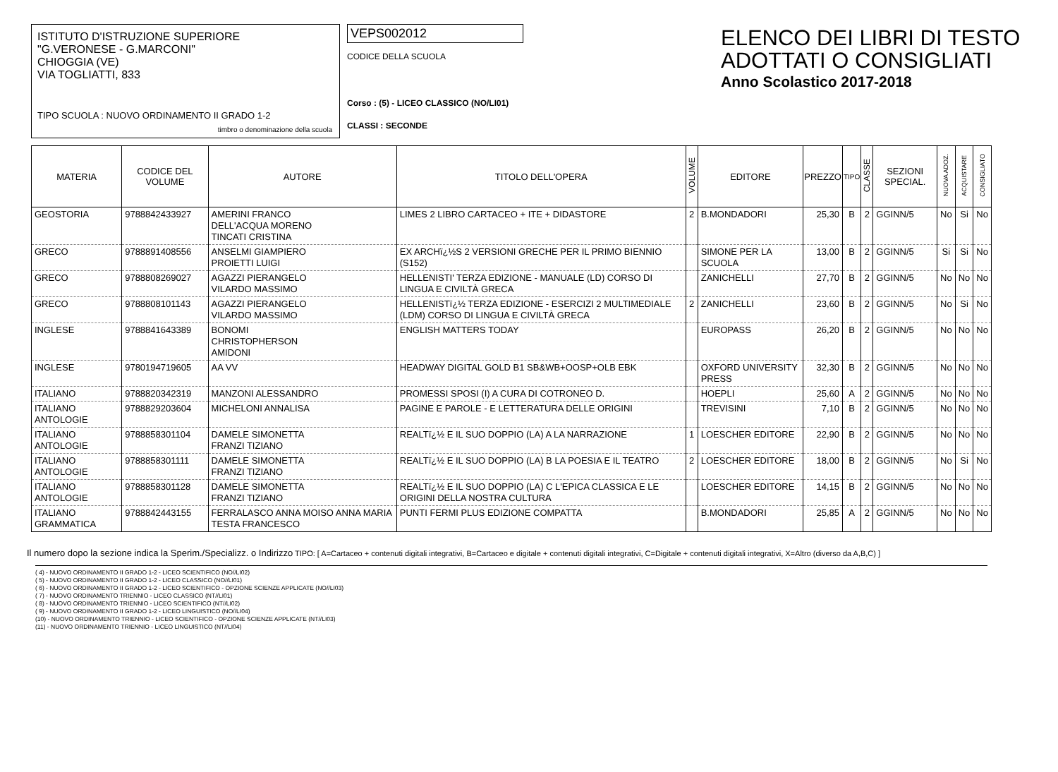ISTITUTO D'ISTRUZIONE SUPERIORE
"G.VERONESE - G.MARCONI"
CHIOGGIA (VE)
VIA TOGLIATTI, 833
TIPO SCUOLA : NUOVO ORDINAMENTO II GRADO 1-2
timbro o denominazione della scuola
VEPS002012
CODICE DELLA SCUOLA
Corso : (5) - LICEO CLASSICO (NO/LI01)
CLASSI : SECONDE
ELENCO DEI LIBRI DI TESTO
ADOTTATI O CONSIGLIATI
Anno Scolastico 2017-2018
| MATERIA | CODICE DEL VOLUME | AUTORE | TITOLO DELL'OPERA | VOLUME | EDITORE | PREZZO | TIPO | CLASSE | SEZIONI SPECIAL. | NUOVA ADOZ. | ACQUISTARE | CONSIGLIATO |
| --- | --- | --- | --- | --- | --- | --- | --- | --- | --- | --- | --- | --- |
| GEOSTORIA | 9788842433927 | AMERINI FRANCO DELL'ACQUA MORENO TINCATI CRISTINA | LIMES 2 LIBRO CARTACEO + ITE + DIDASTORE | 2 | B.MONDADORI | 25,30 | B | 2 | GGINN/5 | No | Si | No |
| GRECO | 9788891408556 | ANSELMI GIAMPIERO PROIETTI LUIGI | EX ARCHï¿½S 2 VERSIONI GRECHE PER IL PRIMO BIENNIO (S152) | | SIMONE PER LA SCUOLA | 13,00 | B | 2 | GGINN/5 | Si | Si | No |
| GRECO | 9788808269027 | AGAZZI PIERANGELO VILARDO MASSIMO | HELLENISTI' TERZA EDIZIONE - MANUALE (LD) CORSO DI LINGUA E CIVILTÀ GRECA | | ZANICHELLI | 27,70 | B | 2 | GGINN/5 | No | No | No |
| GRECO | 9788808101143 | AGAZZI PIERANGELO VILARDO MASSIMO | HELLENISTï¿½ TERZA EDIZIONE - ESERCIZI 2 MULTIMEDIALE (LDM) CORSO DI LINGUA E CIVILTÀ GRECA | 2 | ZANICHELLI | 23,60 | B | 2 | GGINN/5 | No | Si | No |
| INGLESE | 9788841643389 | BONOMI CHRISTOPHERSON AMIDONI | ENGLISH MATTERS TODAY | | EUROPASS | 26,20 | B | 2 | GGINN/5 | No | No | No |
| INGLESE | 9780194719605 | AA VV | HEADWAY DIGITAL GOLD B1 SB&WB+OOSP+OLB EBK | | OXFORD UNIVERSITY PRESS | 32,30 | B | 2 | GGINN/5 | No | No | No |
| ITALIANO | 9788820342319 | MANZONI ALESSANDRO | PROMESSI SPOSI (I) A CURA DI COTRONEO D. | | HOEPLI | 25,60 | A | 2 | GGINN/5 | No | No | No |
| ITALIANO ANTOLOGIE | 9788829203604 | MICHELONI ANNALISA | PAGINE E PAROLE - E LETTERATURA DELLE ORIGINI | | TREVISINI | 7,10 | B | 2 | GGINN/5 | No | No | No |
| ITALIANO ANTOLOGIE | 9788858301104 | DAMELE SIMONETTA FRANZI TIZIANO | REALTï¿½ E IL SUO DOPPIO (LA) A LA NARRAZIONE | 1 | LOESCHER EDITORE | 22,90 | B | 2 | GGINN/5 | No | No | No |
| ITALIANO ANTOLOGIE | 9788858301111 | DAMELE SIMONETTA FRANZI TIZIANO | REALTï¿½ E IL SUO DOPPIO (LA) B LA POESIA E IL TEATRO | 2 | LOESCHER EDITORE | 18,00 | B | 2 | GGINN/5 | No | Si | No |
| ITALIANO ANTOLOGIE | 9788858301128 | DAMELE SIMONETTA FRANZI TIZIANO | REALTï¿½ E IL SUO DOPPIO (LA) C L'EPICA CLASSICA E LE ORIGINI DELLA NOSTRA CULTURA | | LOESCHER EDITORE | 14,15 | B | 2 | GGINN/5 | No | No | No |
| ITALIANO GRAMMATICA | 9788842443155 | FERRALASCO ANNA MOISO ANNA MARIA TESTA FRANCESCO | PUNTI FERMI PLUS EDIZIONE COMPATTA | | B.MONDADORI | 25,85 | A | 2 | GGINN/5 | No | No | No |
Il numero dopo la sezione indica la Sperim./Specializz. o Indirizzo TIPO: [ A=Cartaceo + contenuti digitali integrativi, B=Cartaceo e digitale + contenuti digitali integrativi, C=Digitale + contenuti digitali integrativi, X=Altro (diverso da A,B,C) ]
( 4) - NUOVO ORDINAMENTO II GRADO 1-2 - LICEO SCIENTIFICO (NO//LI02)
( 5) - NUOVO ORDINAMENTO II GRADO 1-2 - LICEO CLASSICO (NO//LI01)
( 6) - NUOVO ORDINAMENTO II GRADO 1-2 - LICEO SCIENTIFICO - OPZIONE SCIENZE APPLICATE (NO//LI03)
( 7) - NUOVO ORDINAMENTO TRIENNIO - LICEO CLASSICO (NT//LI01)
( 8) - NUOVO ORDINAMENTO TRIENNIO - LICEO SCIENTIFICO (NT//LI02)
( 9) - NUOVO ORDINAMENTO II GRADO 1-2 - LICEO LINGUISTICO (NO//LI04)
(10) - NUOVO ORDINAMENTO TRIENNIO - LICEO SCIENTIFICO - OPZIONE SCIENZE APPLICATE (NT//LI03)
(11) - NUOVO ORDINAMENTO TRIENNIO - LICEO LINGUISTICO (NT//LI04)